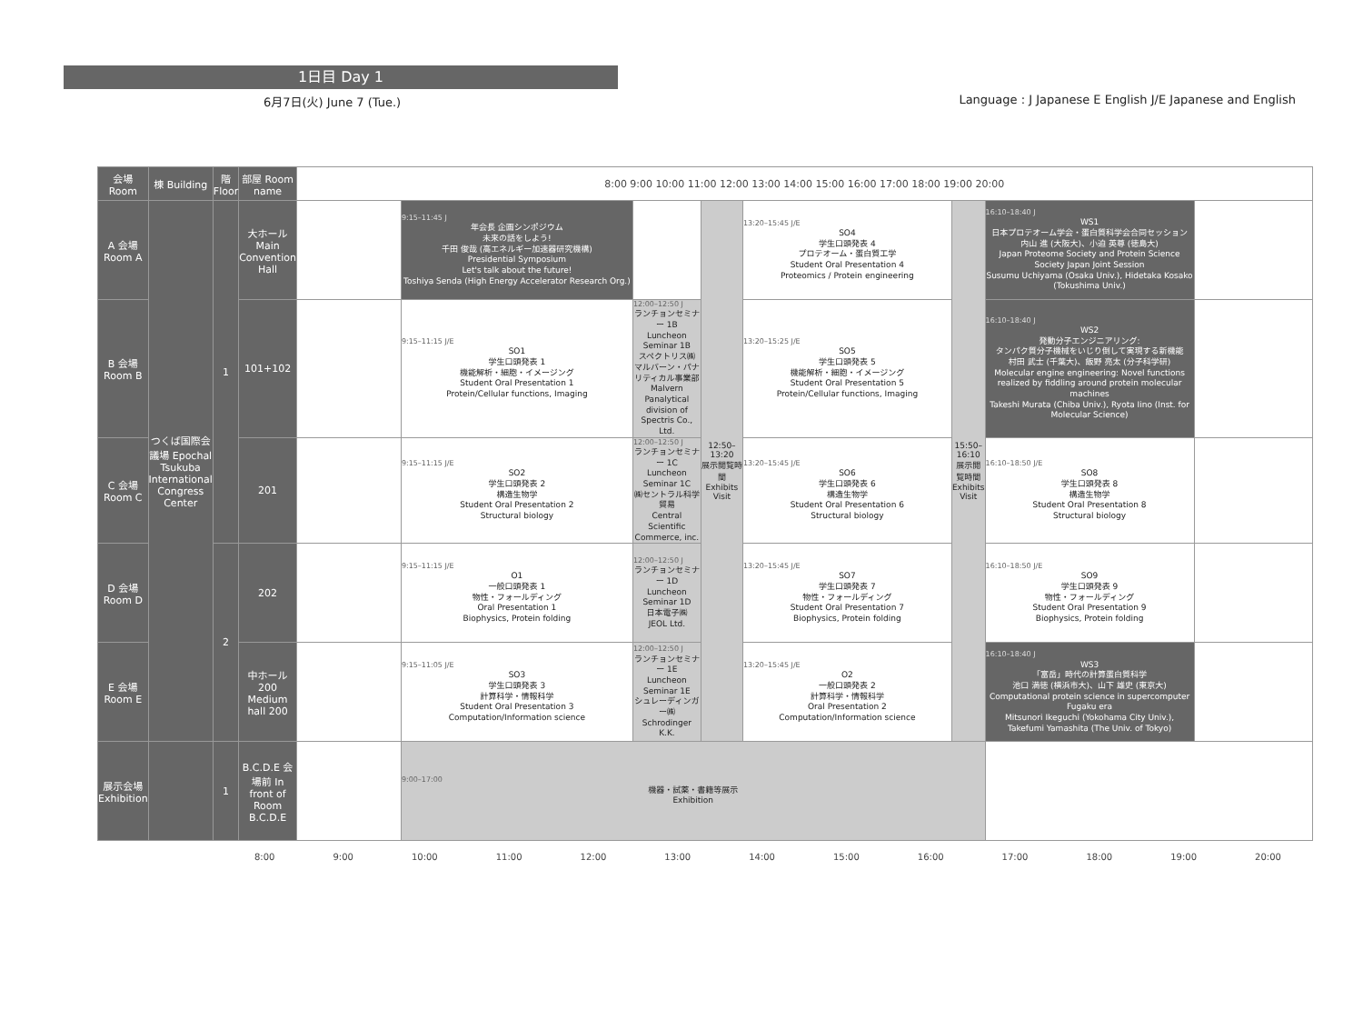1日目 Day 1
6月7日(火) June 7 (Tue.) Language : J Japanese E English J/E Japanese and English
| 会場 Room | 棟 Building | 階 Floor | 部屋 Room name | 8:00 9:00 10:00 11:00 12:00 13:00 14:00 15:00 16:00 17:00 18:00 19:00 20:00 | | | | | | | |
| --- | --- | --- | --- | --- | --- | --- | --- | --- | --- | --- | --- |
| A 会場 Room A | つくば国際会議場 Epochal Tsukuba International Congress Center | 1 | 大ホール Main Convention Hall | | 9:15–11:45 J 年会長 企画シンポジウム 未来の話をしよう! 千田 俊哉 (高エネルギー加速器研究機構) Presidential Symposium Let's talk about the future! Toshiya Senda (High Energy Accelerator Research Org.) | | 12:50–13:20 展示閲覧時間 Exhibits Visit | 13:20–15:45 J/E SO4 学生口頭発表 4 プロテオーム・蛋白質工学 Student Oral Presentation 4 Proteomics / Protein engineering | 15:50–16:10 展示閲覧時間 Exhibits Visit | 16:10–18:40 J WS1 日本プロテオーム学会・蛋白質科学会合同セッション 内山 進 (大阪大)、小迫 英尊 (徳島大) Japan Proteome Society and Protein Science Society Japan Joint Session Susumu Uchiyama (Osaka Univ.), Hidetaka Kosako (Tokushima Univ.) | |
| B 会場 Room B | | | 101+102 | | 9:15–11:15 J/E SO1 学生口頭発表 1 機能解析・細胞・イメージング Student Oral Presentation 1 Protein/Cellular functions, Imaging | 12:00–12:50 J ランチョンセミナー 1B Luncheon Seminar 1B スペクトリス㈱ マルバーン・パナリティカル事業部 Malvern Panalytical division of Spectris Co., Ltd. | | 13:20–15:25 J/E SO5 学生口頭発表 5 機能解析・細胞・イメージング Student Oral Presentation 5 Protein/Cellular functions, Imaging | | 16:10–18:40 J WS2 発動分子エンジニアリング: タンパク質分子機械をいじり倒して実現する新機能 村田 武士 (千葉大)、飯野 亮太 (分子科学研) Molecular engine engineering: Novel functions realized by fiddling around protein molecular machines Takeshi Murata (Chiba Univ.), Ryota Iino (Inst. for Molecular Science) | |
| C 会場 Room C | | | 201 | | 9:15–11:15 J/E SO2 学生口頭発表 2 構造生物学 Student Oral Presentation 2 Structural biology | 12:00–12:50 J ランチョンセミナー 1C Luncheon Seminar 1C ㈱セントラル科学貿易 Central Scientific Commerce, inc. | | 13:20–15:45 J/E SO6 学生口頭発表 6 構造生物学 Student Oral Presentation 6 Structural biology | | 16:10–18:50 J/E SO8 学生口頭発表 8 構造生物学 Student Oral Presentation 8 Structural biology | |
| D 会場 Room D | | 2 | 202 | | 9:15–11:15 J/E O1 一般口頭発表 1 物性・フォールディング Oral Presentation 1 Biophysics, Protein folding | 12:00–12:50 J ランチョンセミナー 1D Luncheon Seminar 1D 日本電子㈱ JEOL Ltd. | | 13:20–15:45 J/E SO7 学生口頭発表 7 物性・フォールディング Student Oral Presentation 7 Biophysics, Protein folding | | 16:10–18:50 J/E SO9 学生口頭発表 9 物性・フォールディング Student Oral Presentation 9 Biophysics, Protein folding | |
| E 会場 Room E | | | 中ホール 200 Medium hall 200 | | 9:15–11:05 J/E SO3 学生口頭発表 3 計算科学・情報科学 Student Oral Presentation 3 Computation/Information science | 12:00–12:50 J ランチョンセミナー 1E Luncheon Seminar 1E シュレーディンガー㈱ Schrodinger K.K. | | 13:20–15:45 J/E O2 一般口頭発表 2 計算科学・情報科学 Oral Presentation 2 Computation/Information science | | 16:10–18:40 J WS3 「富岳」時代の計算蛋白質科学 池口 満徳 (横浜市大)、山下 雄史 (東京大) Computational protein science in supercomputer Fugaku era Mitsunori Ikeguchi (Yokohama City Univ.), Takefumi Yamashita (The Univ. of Tokyo) | |
| 展示会場 Exhibition | | 1 | B.C.D.E 会場前 In front of Room B.C.D.E | | 9:00–17:00 機器・試薬・書籍等展示 Exhibition | | | | | | |
8:00 9:00 10:00 11:00 12:00 13:00 14:00 15:00 16:00 17:00 18:00 19:00 20:00